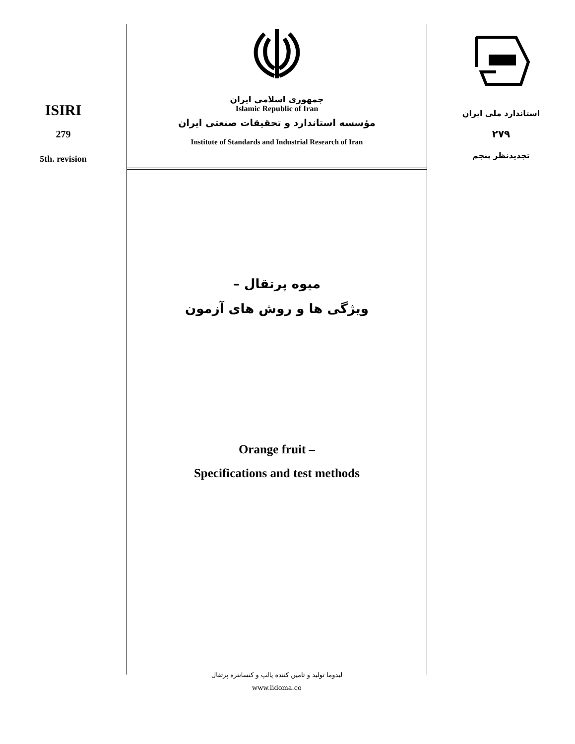ISIRI
279
5th. revision
جمهوری اسلامی ایران
Islamic Republic of Iran
مؤسسه استاندارد و تحقیقات صنعتی ایران
Institute of Standards and Industrial Research of Iran
میوه پرتقال –
ویژگی ها و روش های آزمون
Orange fruit –
Specifications and test methods
لیدوما تولید و تامین کننده پالپ و کنسانتره پرتقال
www.lidoma.co
استاندارد ملی ایران
۲۷۹
تجدیدنظر پنجم